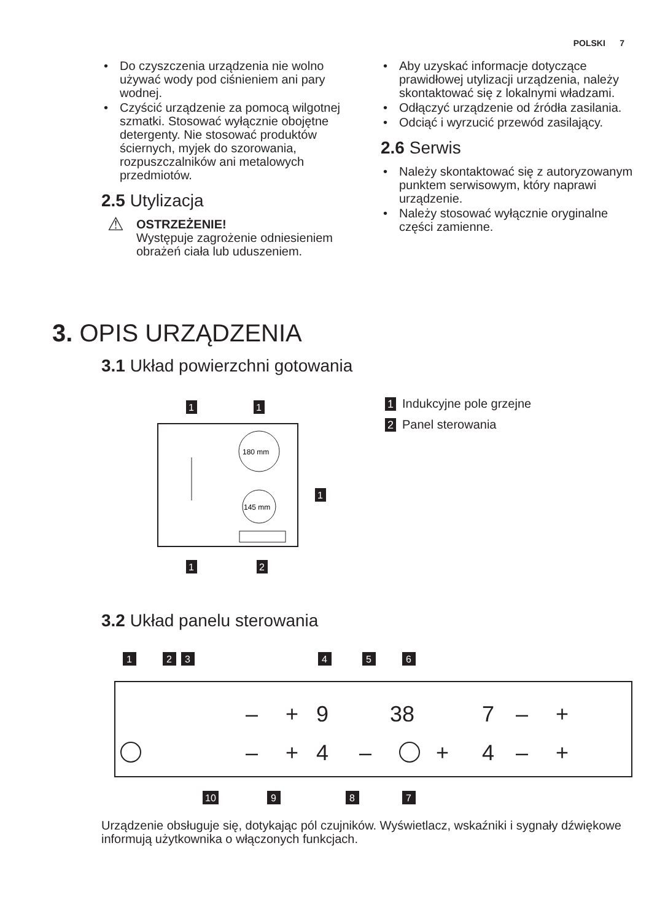POLSKI 7
Do czyszczenia urządzenia nie wolno używać wody pod ciśnieniem ani pary wodnej.
Czyścić urządzenie za pomocą wilgotnej szmatki. Stosować wyłącznie obojętne detergenty. Nie stosować produktów ściernych, myjek do szorowania, rozpuszczalników ani metalowych przedmiotów.
2.5 Utylizacja
⚠
OSTRZEŻENIE!
Występuje zagrożenie odniesieniem obrażeń ciała lub uduszeniem.
Aby uzyskać informacje dotyczące prawidłowej utylizacji urządzenia, należy skontaktować się z lokalnymi władzami.
Odłączyć urządzenie od źródła zasilania.
Odciąć i wyrzucić przewód zasilający.
2.6 Serwis
Należy skontaktować się z autoryzowanym punktem serwisowym, który naprawi urządzenie.
Należy stosować wyłącznie oryginalne części zamienne.
3. OPIS URZĄDZENIA
3.1 Układ powierzchni gotowania
180 mm
145 mm
1
1
1
1
2
1 Indukcyjne pole grzejne
2 Panel sterowania
3.2 Układ panelu sterowania
9
38
7
4
4
–
+
–
+
–
+
–
+
–
+
1
2
3
4
5
6
7
8
9
10
Urządzenie obsługuje się, dotykając pól czujników. Wyświetlacz, wskaźniki i sygnały dźwiękowe informują użytkownika o włączonych funkcjach.